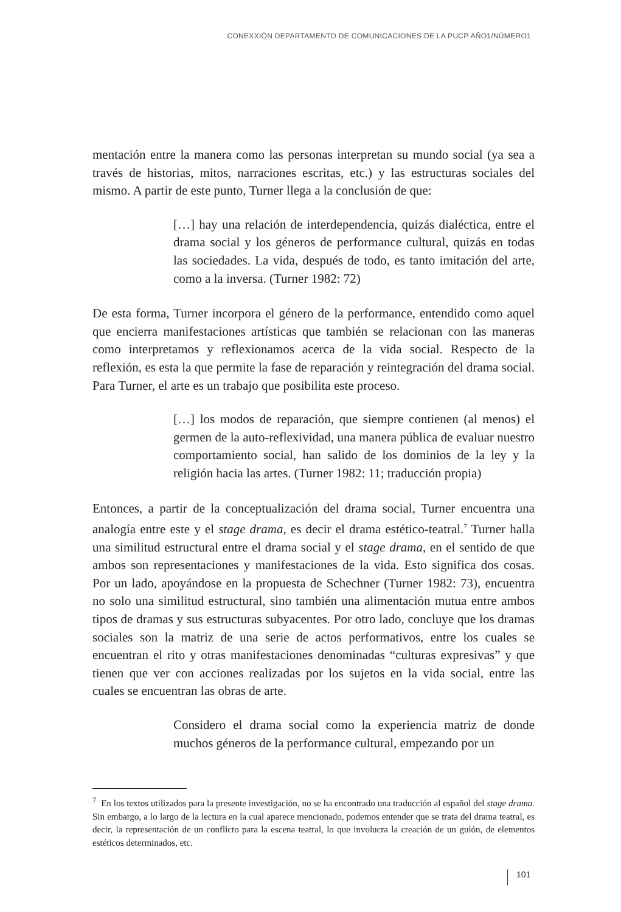CONEXXIÓN DEPARTAMENTO DE COMUNICACIONES DE LA PUCP AÑO1/NÚMERO1
mentación entre la manera como las personas interpretan su mundo social (ya sea a través de historias, mitos, narraciones escritas, etc.) y las estructuras sociales del mismo. A partir de este punto, Turner llega a la conclusión de que:
[…] hay una relación de interdependencia, quizás dialéctica, entre el drama social y los géneros de performance cultural, quizás en todas las sociedades. La vida, después de todo, es tanto imitación del arte, como a la inversa. (Turner 1982: 72)
De esta forma, Turner incorpora el género de la performance, entendido como aquel que encierra manifestaciones artísticas que también se relacionan con las maneras como interpretamos y reflexionamos acerca de la vida social. Respecto de la reflexión, es esta la que permite la fase de reparación y reintegración del drama social. Para Turner, el arte es un trabajo que posibilita este proceso.
[…] los modos de reparación, que siempre contienen (al menos) el germen de la auto-reflexividad, una manera pública de evaluar nuestro comportamiento social, han salido de los dominios de la ley y la religión hacia las artes. (Turner 1982: 11; traducción propia)
Entonces, a partir de la conceptualización del drama social, Turner encuentra una analogía entre este y el stage drama, es decir el drama estético-teatral.<sup>7</sup> Turner halla una similitud estructural entre el drama social y el stage drama, en el sentido de que ambos son representaciones y manifestaciones de la vida. Esto significa dos cosas. Por un lado, apoyándose en la propuesta de Schechner (Turner 1982: 73), encuentra no solo una similitud estructural, sino también una alimentación mutua entre ambos tipos de dramas y sus estructuras subyacentes. Por otro lado, concluye que los dramas sociales son la matriz de una serie de actos performativos, entre los cuales se encuentran el rito y otras manifestaciones denominadas “culturas expresivas” y que tienen que ver con acciones realizadas por los sujetos en la vida social, entre las cuales se encuentran las obras de arte.
Considero el drama social como la experiencia matriz de donde muchos géneros de la performance cultural, empezando por un
<sup>7</sup> En los textos utilizados para la presente investigación, no se ha encontrado una traducción al español del stage drama. Sin embargo, a lo largo de la lectura en la cual aparece mencionado, podemos entender que se trata del drama teatral, es decir, la representación de un conflicto para la escena teatral, lo que involucra la creación de un guión, de elementos estéticos determinados, etc.
101